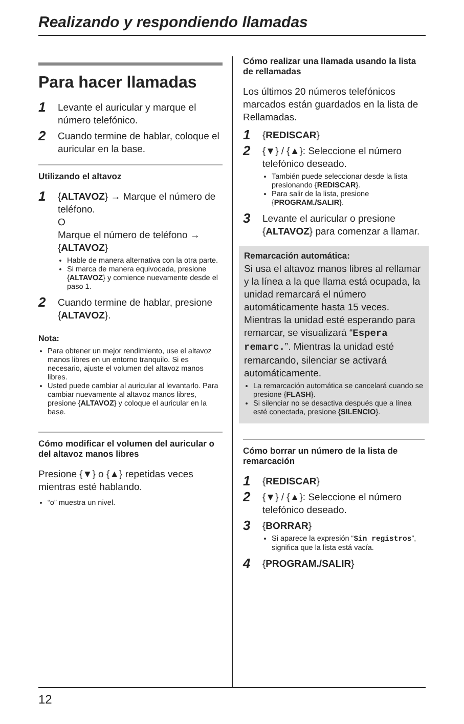Realizando y respondiendo llamadas
Para hacer llamadas
1 Levante el auricular y marque el número telefónico.
2 Cuando termine de hablar, coloque el auricular en la base.
Utilizando el altavoz
1 {ALTAVOZ} → Marque el número de teléfono.
O
Marque el número de teléfono → {ALTAVOZ}
Hable de manera alternativa con la otra parte.
Si marca de manera equivocada, presione {ALTAVOZ} y comience nuevamente desde el paso 1.
2 Cuando termine de hablar, presione {ALTAVOZ}.
Nota:
Para obtener un mejor rendimiento, use el altavoz manos libres en un entorno tranquilo. Si es necesario, ajuste el volumen del altavoz manos libres.
Usted puede cambiar al auricular al levantarlo. Para cambiar nuevamente al altavoz manos libres, presione {ALTAVOZ} y coloque el auricular en la base.
Cómo modificar el volumen del auricular o del altavoz manos libres
Presione {▼} o {▲} repetidas veces mientras esté hablando.
“ο” muestra un nivel.
Cómo realizar una llamada usando la lista de rellamadas
Los últimos 20 números telefónicos marcados están guardados en la lista de Rellamadas.
1 {REDISCAR}
2 {▼} / {▲}: Seleccione el número telefónico deseado.
También puede seleccionar desde la lista presionando {REDISCAR}.
Para salir de la lista, presione {PROGRAM./SALIR}.
3 Levante el auricular o presione {ALTAVOZ} para comenzar a llamar.
Remarcación automática:
Si usa el altavoz manos libres al rellamar y la línea a la que llama está ocupada, la unidad remarcará el número automáticamente hasta 15 veces. Mientras la unidad esté esperando para remarcar, se visualizará “Espera remarc.”. Mientras la unidad esté remarcando, silenciar se activará automáticamente.
La remarcación automática se cancelará cuando se presione {FLASH}.
Si silenciar no se desactiva después que a línea esté conectada, presione {SILENCIO}.
Cómo borrar un número de la lista de remarcación
1 {REDISCAR}
2 {▼} / {▲}: Seleccione el número telefónico deseado.
3 {BORRAR}
Si aparece la expresión “Sin registros”, significa que la lista está vacía.
4 {PROGRAM./SALIR}
12